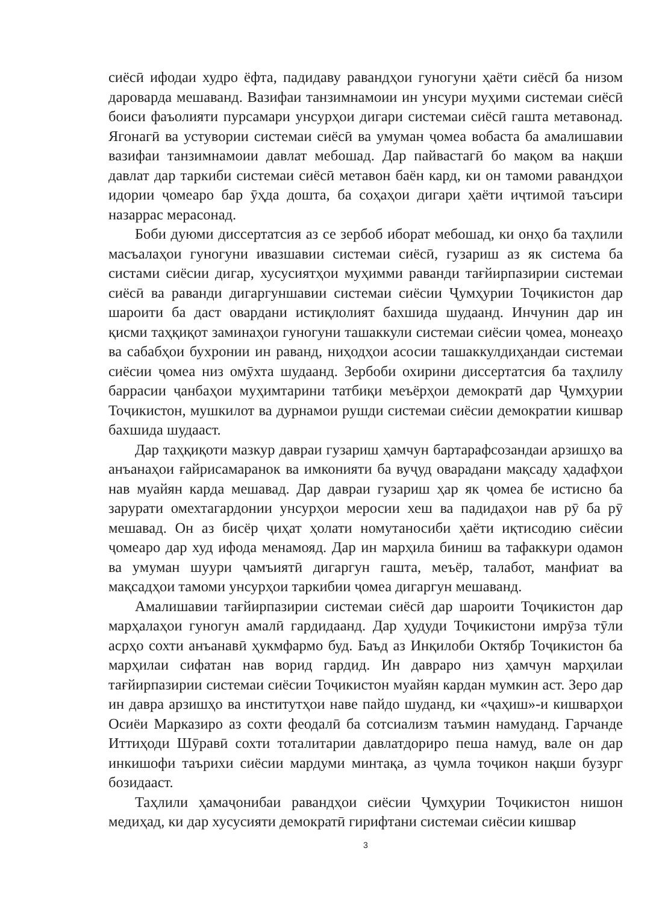сиёсӣ ифодаи худро ёфта, падидаву равандҳои гуногуни ҳаёти сиёсӣ ба низом дароварда мешаванд. Вазифаи танзимнамоии ин унсури муҳими системаи сиёсӣ боиси фаъолияти пурсамари унсурҳои дигари системаи сиёсӣ гашта метавонад. Ягонагӣ ва устувории системаи сиёсӣ ва умуман ҷомеа вобаста ба амалишавии вазифаи танзимнамоии давлат мебошад. Дар пайвастагӣ бо мақом ва нақши давлат дар таркиби системаи сиёсӣ метавон баён кард, ки он тамоми равандҳои идории ҷомеаро бар ӯҳда дошта, ба соҳаҳои дигари ҳаёти иҷтимоӣ таъсири назаррас мерасонад.
Боби дуюми диссертатсия аз се зербоб иборат мебошад, ки онҳо ба таҳлили масъалаҳои гуногуни ивазшавии системаи сиёсӣ, гузариш аз як система ба систами сиёсии дигар, хусусиятҳои муҳимми раванди тағйирпазирии системаи сиёсӣ ва раванди дигаргуншавии системаи сиёсии Ҷумҳурии Тоҷикистон дар шароити ба даст овардани истиқлолият бахшида шудаанд. Инчунин дар ин қисми таҳқиқот заминаҳои гуногуни ташаккули системаи сиёсии ҷомеа, монеаҳо ва сабабҳои бухронии ин раванд, ниҳодҳои асосии ташаккулдиҳандаи системаи сиёсии ҷомеа низ омӯхта шудаанд. Зербоби охирини диссертатсия ба таҳлилу баррасии ҷанбаҳои муҳимтарини татбиқи меъёрҳои демократӣ дар Ҷумҳурии Тоҷикистон, мушкилот ва дурнамои рушди системаи сиёсии демократии кишвар бахшида шудааст.
Дар таҳқиқоти мазкур давраи гузариш ҳамчун бартарафсозандаи арзишҳо ва анъанаҳои ғайрисамаранок ва имконияти ба вуҷуд оварадани мақсаду ҳадафҳои нав муайян карда мешавад. Дар давраи гузариш ҳар як ҷомеа бе истисно ба зарурати омехтагардонии унсурҳои меросии хеш ва падидаҳои нав рӯ ба рӯ мешавад. Он аз бисёр ҷиҳат ҳолати номутаносиби ҳаёти иқтисодию сиёсии ҷомеаро дар худ ифода менамояд. Дар ин марҳила биниш ва тафаккури одамон ва умуман шуури ҷамъиятӣ дигаргун гашта, меъёр, талабот, манфиат ва мақсадҳои тамоми унсурҳои таркибии ҷомеа дигаргун мешаванд.
Амалишавии тағйирпазирии системаи сиёсӣ дар шароити Тоҷикистон дар марҳалаҳои гуногун амалӣ гардидаанд. Дар ҳудуди Тоҷикистони имрӯза тӯли асрҳо сохти анъанавӣ ҳукмфармо буд. Баъд аз Инқилоби Октябр Тоҷикистон ба марҳилаи сифатан нав ворид гардид. Ин давраро низ ҳамчун марҳилаи тағйирпазирии системаи сиёсии Тоҷикистон муайян кардан мумкин аст. Зеро дар ин давра арзишҳо ва институтҳои наве пайдо шуданд, ки «ҷаҳиш»-и кишварҳои Осиёи Марказиро аз сохти феодалӣ ба сотсиализм таъмин намуданд. Гарчанде Иттиҳоди Шӯравӣ сохти тоталитарии давлатдориро пеша намуд, вале он дар инкишофи таърихи сиёсии мардуми минтақа, аз ҷумла тоҷикон нақши бузург бозидааст.
Таҳлили ҳамаҷонибаи равандҳои сиёсии Ҷумҳурии Тоҷикистон нишон медиҳад, ки дар хусусияти демократӣ гирифтани системаи сиёсии кишвар
3